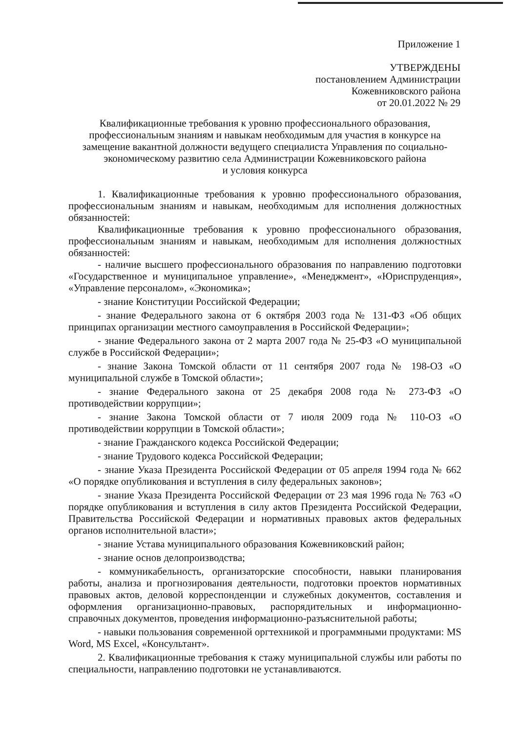Приложение 1
УТВЕРЖДЕНЫ
постановлением Администрации
Кожевниковского района
от 20.01.2022 № 29
Квалификационные требования к уровню профессионального образования,
профессиональным знаниям и навыкам необходимым для участия в конкурсе на
замещение вакантной должности ведущего специалиста Управления по социально-
экономическому развитию села Администрации Кожевниковского района
и условия конкурса
1. Квалификационные требования к уровню профессионального образования, профессиональным знаниям и навыкам, необходимым для исполнения должностных обязанностей:
Квалификационные требования к уровню профессионального образования, профессиональным знаниям и навыкам, необходимым для исполнения должностных обязанностей:
- наличие высшего профессионального образования по направлению подготовки «Государственное и муниципальное управление», «Менеджмент», «Юриспруденция», «Управление персоналом», «Экономика»;
- знание Конституции Российской Федерации;
- знание Федерального закона от 6 октября 2003 года № 131-ФЗ «Об общих принципах организации местного самоуправления в Российской Федерации»;
- знание Федерального закона от 2 марта 2007 года № 25-ФЗ «О муниципальной службе в Российской Федерации»;
- знание Закона Томской области от 11 сентября 2007 года № 198-ОЗ «О муниципальной службе в Томской области»;
- знание Федерального закона от 25 декабря 2008 года № 273-ФЗ «О противодействии коррупции»;
- знание Закона Томской области от 7 июля 2009 года № 110-ОЗ «О противодействии коррупции в Томской области»;
- знание Гражданского кодекса Российской Федерации;
- знание Трудового кодекса Российской Федерации;
- знание Указа Президента Российской Федерации от 05 апреля 1994 года № 662 «О порядке опубликования и вступления в силу федеральных законов»;
- знание Указа Президента Российской Федерации от 23 мая 1996 года № 763 «О порядке опубликования и вступления в силу актов Президента Российской Федерации, Правительства Российской Федерации и нормативных правовых актов федеральных органов исполнительной власти»;
- знание Устава муниципального образования Кожевниковский район;
- знание основ делопроизводства;
- коммуникабельность, организаторские способности, навыки планирования работы, анализа и прогнозирования деятельности, подготовки проектов нормативных правовых актов, деловой корреспонденции и служебных документов, составления и оформления организационно-правовых, распорядительных и информационно-справочных документов, проведения информационно-разъяснительной работы;
- навыки пользования современной оргтехникой и программными продуктами: MS Word, MS Excel, «Консультант».
2. Квалификационные требования к стажу муниципальной службы или работы по специальности, направлению подготовки не устанавливаются.